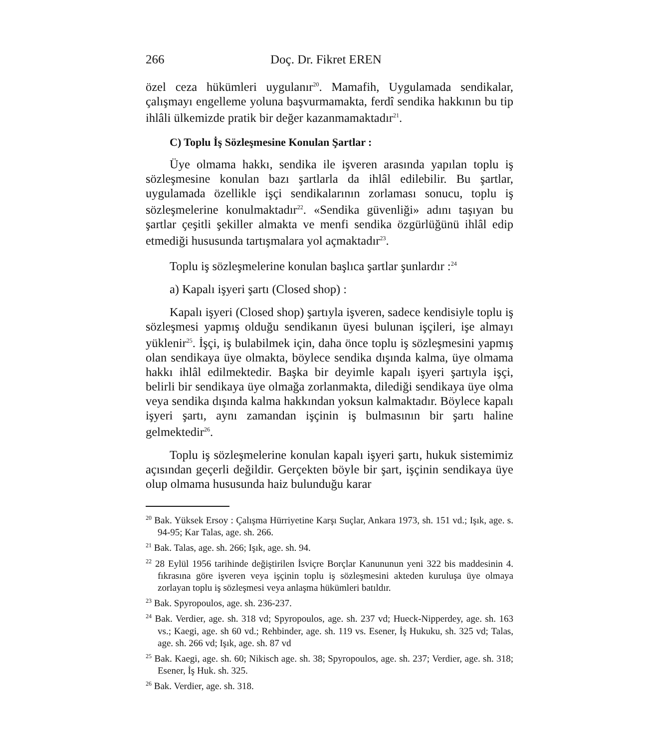266 Doç. Dr. Fikret EREN
özel ceza hükümleri uygulanır<sup>20</sup>. Mamafih, Uygulamada sendikalar, çalışmayı engelleme yoluna başvurmamakta, ferdî sendika hakkının bu tip ihlâli ülkemizde pratik bir değer kazanmamaktadır<sup>21</sup>.
C) Toplu İş Sözleşmesine Konulan Şartlar :
Üye olmama hakkı, sendika ile işveren arasında yapılan toplu iş sözleşmesine konulan bazı şartlarla da ihlâl edilebilir. Bu şartlar, uygulamada özellikle işçi sendikalarının zorlaması sonucu, toplu iş sözleşmelerine konulmaktadır<sup>22</sup>. «Sendika güvenliği» adını taşıyan bu şartlar çeşitli şekiller almakta ve menfi sendika özgürlüğünü ihlâl edip etmediği hususunda tartışmalara yol açmaktadır<sup>23</sup>.
Toplu iş sözleşmelerine konulan başlıca şartlar şunlardır :<sup>24</sup>
a) Kapalı işyeri şartı (Closed shop) :
Kapalı işyeri (Closed shop) şartıyla işveren, sadece kendisiyle toplu iş sözleşmesi yapmış olduğu sendikanın üyesi bulunan işçileri, işe almayı yüklenir<sup>25</sup>. İşçi, iş bulabilmek için, daha önce toplu iş sözleşmesini yapmış olan sendikaya üye olmakta, böylece sendika dışında kalma, üye olmama hakkı ihlâl edilmektedir. Başka bir deyimle kapalı işyeri şartıyla işçi, belirli bir sendikaya üye olmağa zorlanmakta, dilediği sendikaya üye olma veya sendika dışında kalma hakkından yoksun kalmaktadır. Böylece kapalı işyeri şartı, aynı zamandan işçinin iş bulmasının bir şartı haline gelmektedir<sup>26</sup>.
Toplu iş sözleşmelerine konulan kapalı işyeri şartı, hukuk sistemimiz açısından geçerli değildir. Gerçekten böyle bir şart, işçinin sendikaya üye olup olmama hususunda haiz bulunduğu karar
<sup>20</sup> Bak. Yüksek Ersoy : Çalışma Hürriyetine Karşı Suçlar, Ankara 1973, sh. 151 vd.; Işık, age. s. 94-95; Kar Talas, age. sh. 266.
<sup>21</sup> Bak. Talas, age. sh. 266; Işık, age. sh. 94.
<sup>22</sup> 28 Eylül 1956 tarihinde değiştirilen İsviçre Borçlar Kanununun yeni 322 bis maddesinin 4. fıkrasına göre işveren veya işçinin toplu iş sözleşmesini akteden kuruluşa üye olmaya zorlayan toplu iş sözleşmesi veya anlaşma hükümleri batıldır.
<sup>23</sup> Bak. Spyropoulos, age. sh. 236-237.
<sup>24</sup> Bak. Verdier, age. sh. 318 vd; Spyropoulos, age. sh. 237 vd; Hueck-Nipperdey, age. sh. 163 vs.; Kaegi, age. sh 60 vd.; Rehbinder, age. sh. 119 vs. Esener, İş Hukuku, sh. 325 vd; Talas, age. sh. 266 vd; Işık, age. sh. 87 vd
<sup>25</sup> Bak. Kaegi, age. sh. 60; Nikisch age. sh. 38; Spyropoulos, age. sh. 237; Verdier, age. sh. 318; Esener, İş Huk. sh. 325.
<sup>26</sup> Bak. Verdier, age. sh. 318.